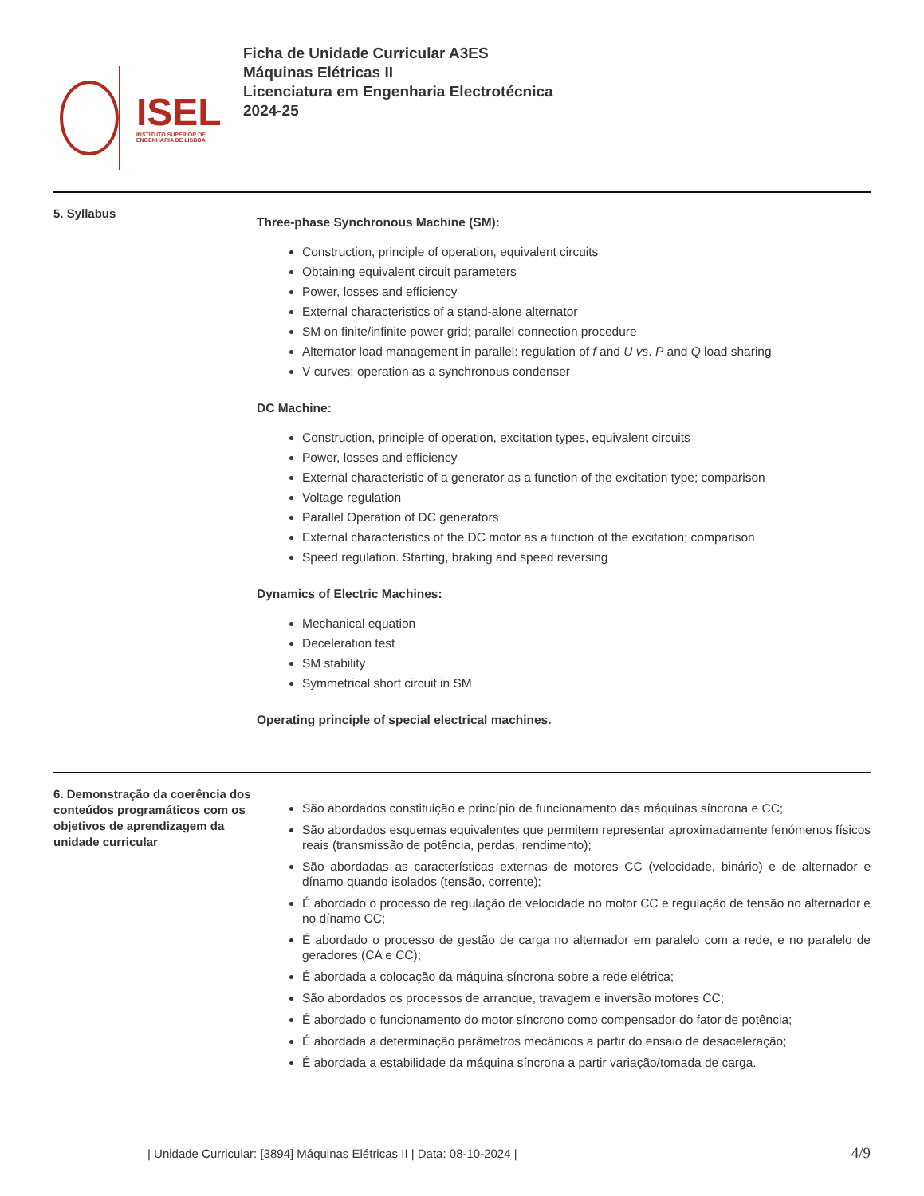ISEL
INSTITUTO SUPERIOR DE ENGENHARIA DE LISBOA
Ficha de Unidade Curricular A3ES
Máquinas Elétricas II
Licenciatura em Engenharia Electrotécnica
2024-25
5. Syllabus
Three-phase Synchronous Machine (SM):
Construction, principle of operation, equivalent circuits
Obtaining equivalent circuit parameters
Power, losses and efficiency
External characteristics of a stand-alone alternator
SM on finite/infinite power grid; parallel connection procedure
Alternator load management in parallel: regulation of f and U vs. P and Q load sharing
V curves; operation as a synchronous condenser
DC Machine:
Construction, principle of operation, excitation types, equivalent circuits
Power, losses and efficiency
External characteristic of a generator as a function of the excitation type; comparison
Voltage regulation
Parallel Operation of DC generators
External characteristics of the DC motor as a function of the excitation; comparison
Speed regulation. Starting, braking and speed reversing
Dynamics of Electric Machines:
Mechanical equation
Deceleration test
SM stability
Symmetrical short circuit in SM
Operating principle of special electrical machines.
6. Demonstração da coerência dos conteúdos programáticos com os objetivos de aprendizagem da unidade curricular
São abordados constituição e princípio de funcionamento das máquinas síncrona e CC;
São abordados esquemas equivalentes que permitem representar aproximadamente fenómenos físicos reais (transmissão de potência, perdas, rendimento);
São abordadas as características externas de motores CC (velocidade, binário) e de alternador e dínamo quando isolados (tensão, corrente);
É abordado o processo de regulação de velocidade no motor CC e regulação de tensão no alternador e no dínamo CC;
É abordado o processo de gestão de carga no alternador em paralelo com a rede, e no paralelo de geradores (CA e CC);
É abordada a colocação da máquina síncrona sobre a rede elétrica;
São abordados os processos de arranque, travagem e inversão motores CC;
É abordado o funcionamento do motor síncrono como compensador do fator de potência;
É abordada a determinação parâmetros mecânicos a partir do ensaio de desaceleração;
É abordada a estabilidade da máquina síncrona a partir variação/tomada de carga.
| Unidade Curricular: [3894] Máquinas Elétricas II | Data: 08-10-2024 |
4/9